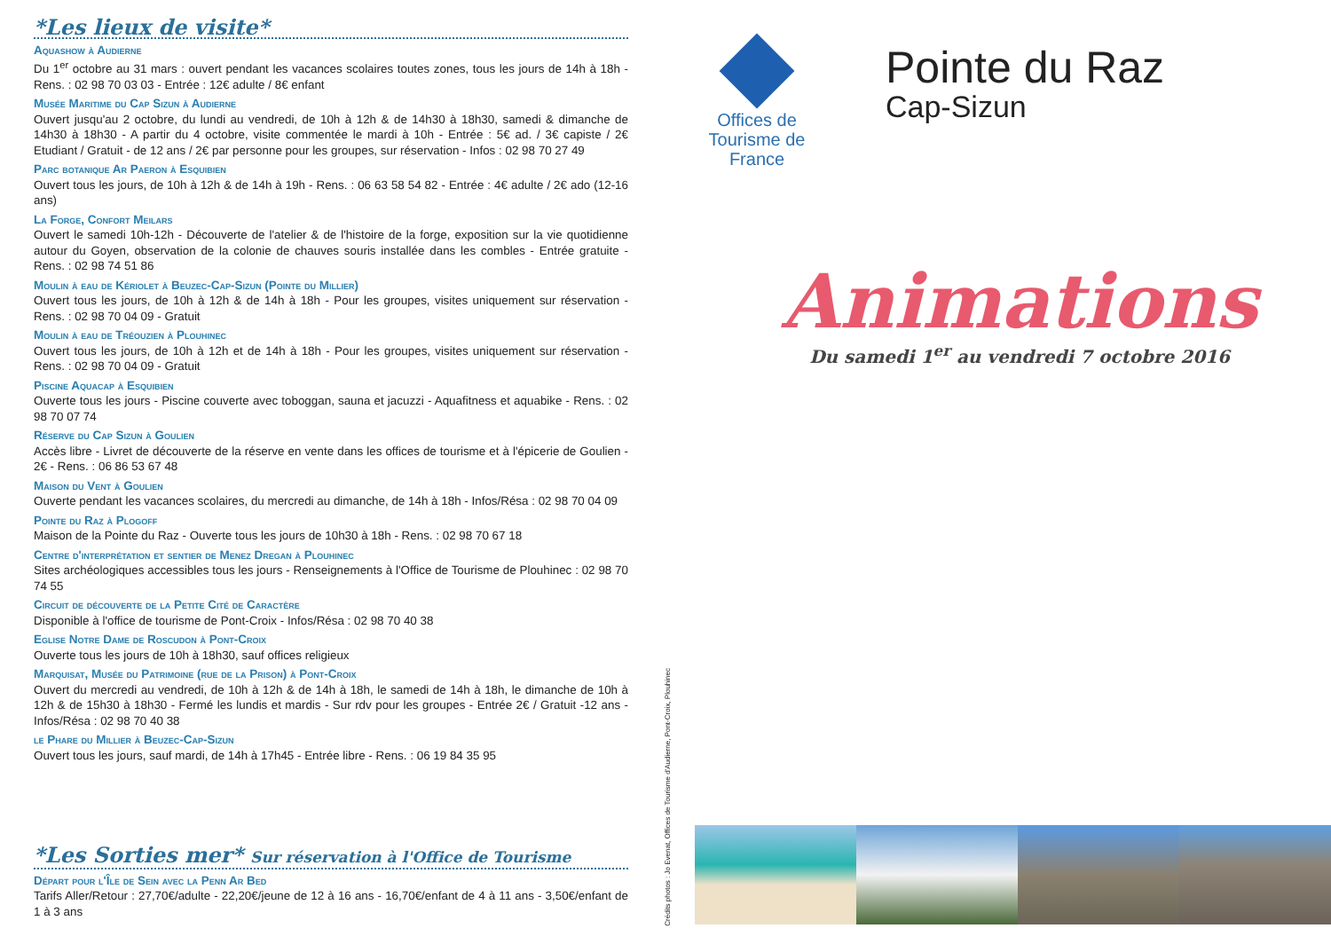*Les lieux de visite*
Aquashow à Audierne
Du 1<sup>er</sup> octobre au 31 mars : ouvert pendant les vacances scolaires toutes zones, tous les jours de 14h à 18h - Rens. : 02 98 70 03 03 - Entrée : 12€ adulte / 8€ enfant
Musée Maritime du Cap Sizun à Audierne
Ouvert jusqu'au 2 octobre, du lundi au vendredi, de 10h à 12h & de 14h30 à 18h30, samedi & dimanche de 14h30 à 18h30 - A partir du 4 octobre, visite commentée le mardi à 10h - Entrée : 5€ ad. / 3€ capiste / 2€ Etudiant / Gratuit - de 12 ans / 2€ par personne pour les groupes, sur réservation - Infos : 02 98 70 27 49
Parc botanique Ar Paeron à Esquibien
Ouvert tous les jours, de 10h à 12h & de 14h à 19h - Rens. : 06 63 58 54 82 - Entrée : 4€ adulte / 2€ ado (12-16 ans)
La Forge, Confort Meilars
Ouvert le samedi 10h-12h - Découverte de l'atelier & de l'histoire de la forge, exposition sur la vie quotidienne autour du Goyen, observation de la colonie de chauves souris installée dans les combles - Entrée gratuite - Rens. : 02 98 74 51 86
Moulin à eau de Kériolet à Beuzec-Cap-Sizun (Pointe du Millier)
Ouvert tous les jours, de 10h à 12h & de 14h à 18h - Pour les groupes, visites uniquement sur réservation - Rens. : 02 98 70 04 09 - Gratuit
Moulin à eau de Tréouzien à Plouhinec
Ouvert tous les jours, de 10h à 12h et de 14h à 18h - Pour les groupes, visites uniquement sur réservation - Rens. : 02 98 70 04 09 - Gratuit
Piscine Aquacap à Esquibien
Ouverte tous les jours - Piscine couverte avec toboggan, sauna et jacuzzi - Aquafitness et aquabike - Rens. : 02 98 70 07 74
Réserve du Cap Sizun à Goulien
Accès libre - Livret de découverte de la réserve en vente dans les offices de tourisme et à l'épicerie de Goulien - 2€ - Rens. : 06 86 53 67 48
Maison du Vent à Goulien
Ouverte pendant les vacances scolaires, du mercredi au dimanche, de 14h à 18h - Infos/Résa : 02 98 70 04 09
Pointe du Raz à Plogoff
Maison de la Pointe du Raz - Ouverte tous les jours de 10h30 à 18h - Rens. : 02 98 70 67 18
Centre d'interprétation et sentier de Menez Dregan à Plouhinec
Sites archéologiques accessibles tous les jours - Renseignements à l'Office de Tourisme de Plouhinec : 02 98 70 74 55
Circuit de découverte de la Petite Cité de Caractère
Disponible à l'office de tourisme de Pont-Croix - Infos/Résa : 02 98 70 40 38
Eglise Notre Dame de Roscudon à Pont-Croix
Ouverte tous les jours de 10h à 18h30, sauf offices religieux
Marquisat, Musée du Patrimoine (rue de la Prison) à Pont-Croix
Ouvert du mercredi au vendredi, de 10h à 12h & de 14h à 18h, le samedi de 14h à 18h, le dimanche de 10h à 12h & de 15h30 à 18h30 - Fermé les lundis et mardis - Sur rdv pour les groupes - Entrée 2€ / Gratuit -12 ans - Infos/Résa : 02 98 70 40 38
le Phare du Millier à Beuzec-Cap-Sizun
Ouvert tous les jours, sauf mardi, de 14h à 17h45 - Entrée libre - Rens. : 06 19 84 35 95
*Les Sorties mer* Sur réservation à l'Office de Tourisme
Départ pour l'Île de Sein avec la Penn Ar Bed
Tarifs Aller/Retour : 27,70€/adulte - 22,20€/jeune de 12 à 16 ans - 16,70€/enfant de 4 à 11 ans - 3,50€/enfant de 1 à 3 ans
Crédits photos : Jo Evenat, Offices de Tourisme d'Audierne, Pont-Croix, Plouhinec
Offices de Tourisme de France
Pointe du Raz
Cap-Sizun
Animations
Du samedi 1<sup>er</sup> au vendredi 7 octobre 2016